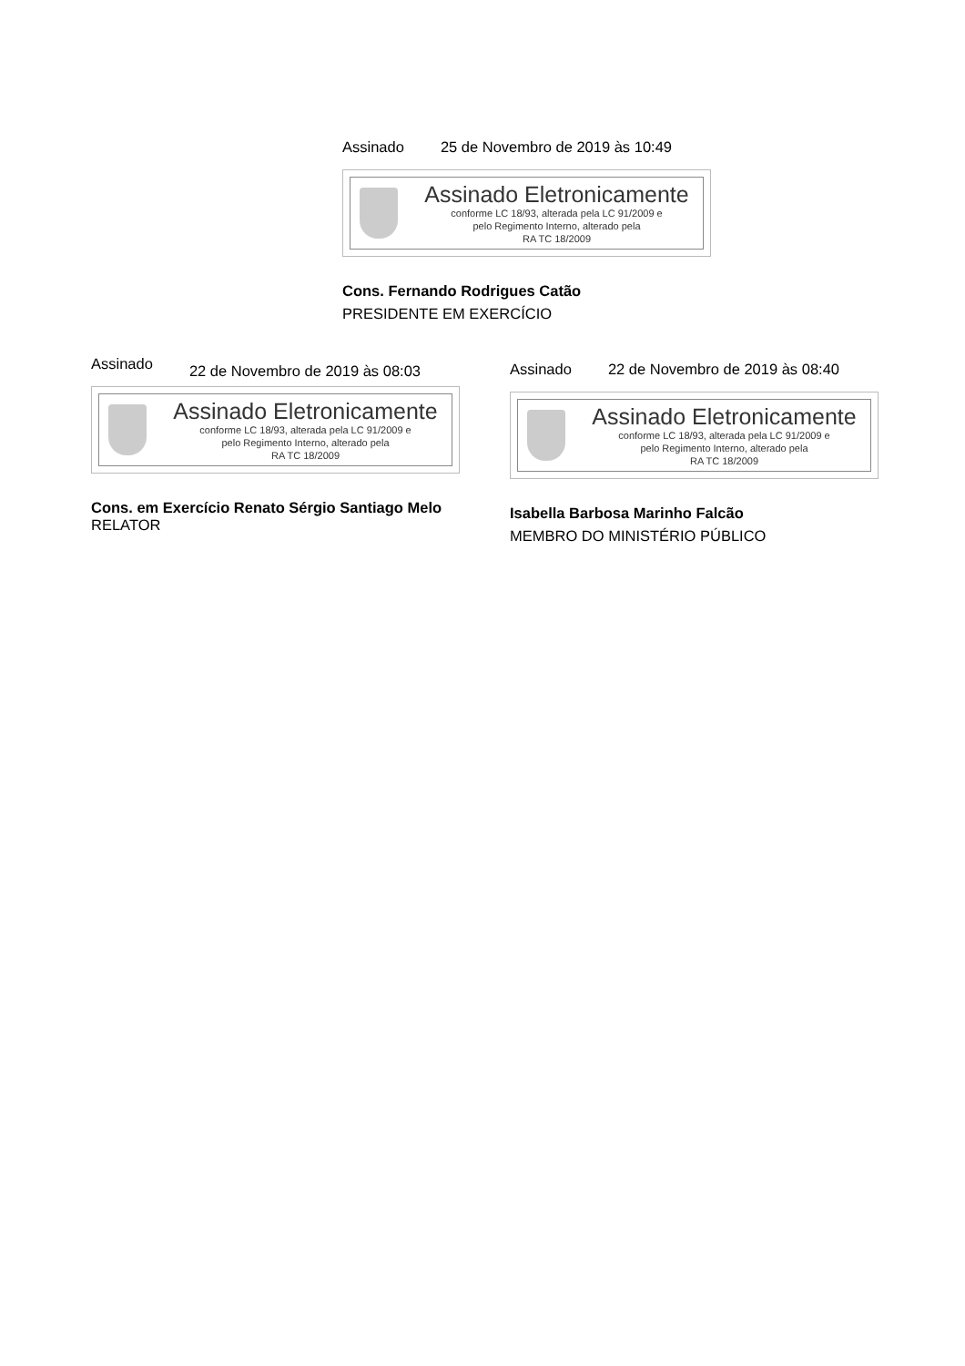Assinado 25 de Novembro de 2019 às 10:49
Assinado Eletronicamente
conforme LC 18/93, alterada pela LC 91/2009 e
pelo Regimento Interno, alterado pela
RA TC 18/2009
Cons. Fernando Rodrigues Catão
PRESIDENTE EM EXERCÍCIO
Assinado 22 de Novembro de 2019 às 08:03
Assinado Eletronicamente
conforme LC 18/93, alterada pela LC 91/2009 e
pelo Regimento Interno, alterado pela
RA TC 18/2009
Cons. em Exercício Renato Sérgio Santiago Melo
RELATOR
Assinado 22 de Novembro de 2019 às 08:40
Assinado Eletronicamente
conforme LC 18/93, alterada pela LC 91/2009 e
pelo Regimento Interno, alterado pela
RA TC 18/2009
Isabella Barbosa Marinho Falcão
MEMBRO DO MINISTÉRIO PÚBLICO